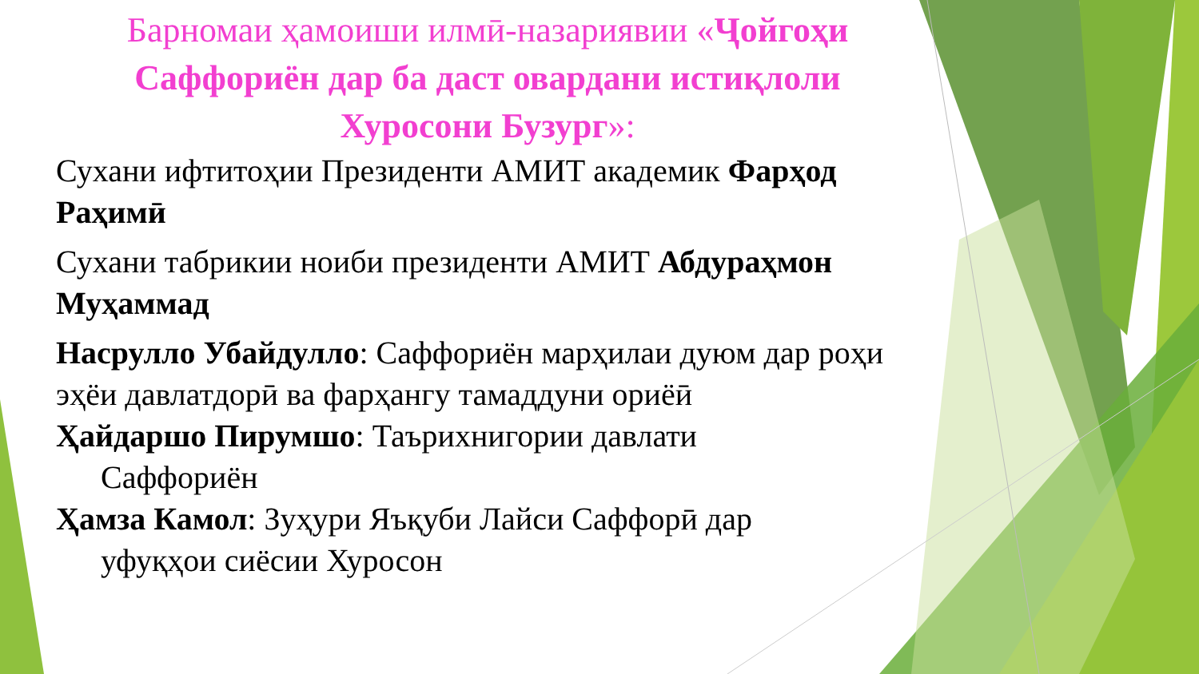Барномаи ҳамоиши илмӣ-назариявии «Ҷойгоҳи Саффориён дар ба даст овардани истиқлоли Хуросони Бузург»:
Сухани ифтитоҳии Президенти АМИТ академик Фарҳод Раҳимӣ
Сухани табрикии ноиби президенти АМИТ Абдураҳмон Муҳаммад
Насрулло Убайдулло: Саффориён марҳилаи дуюм дар роҳи эҳёи давлатдорӣ ва фарҳангу тамаддуни ориёӣ
Ҳайдаршо Пирумшо: Таърихнигории давлати
Саффориён
Ҳамза Камол: Зуҳури Яъқуби Лайси Саффорӣ дар
уфуқҳои сиёсии Хуросон